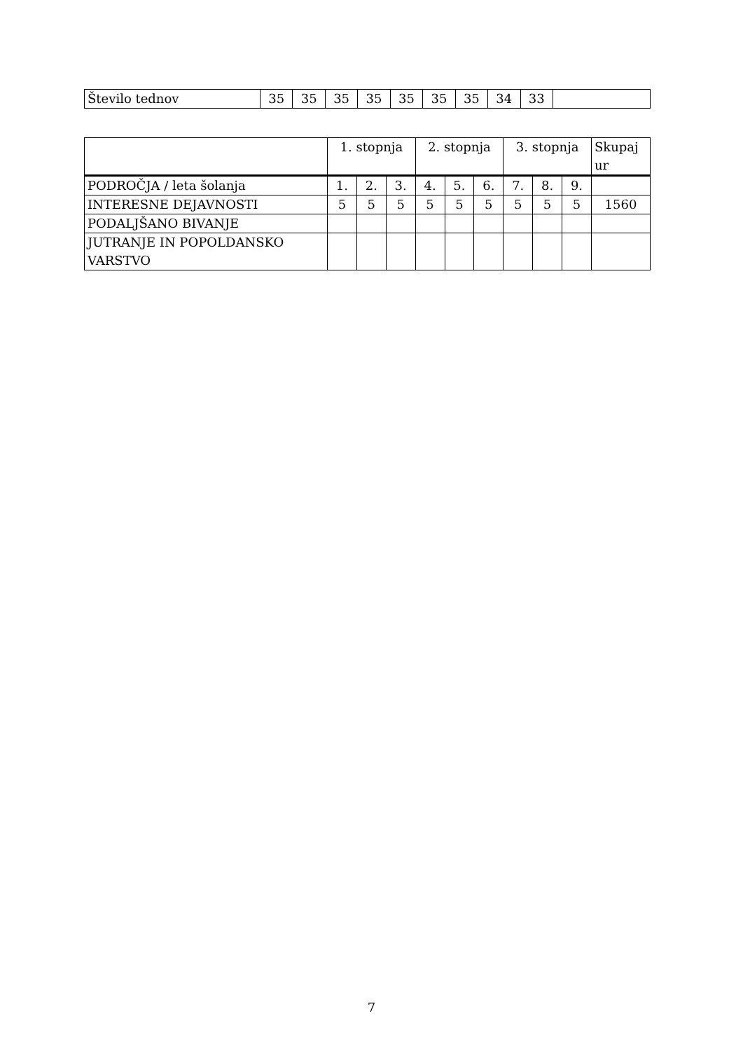| Število tednov | 35 | 35 | 35 | 35 | 35 | 35 | 35 | 34 | 33 | |
| | 1. stopnja | | | 2. stopnja | | | 3. stopnja | | | Skupaj ur |
| --- | --- | --- | --- | --- | --- | --- | --- | --- | --- | --- |
| PODROČJA / leta šolanja | 1. | 2. | 3. | 4. | 5. | 6. | 7. | 8. | 9. | |
| INTERESNE DEJAVNOSTI | 5 | 5 | 5 | 5 | 5 | 5 | 5 | 5 | 5 | 1560 |
| PODALJŠANO BIVANJE | | | | | | | | | | |
| JUTRANJE IN POPOLDANSKO VARSTVO | | | | | | | | | | |
7